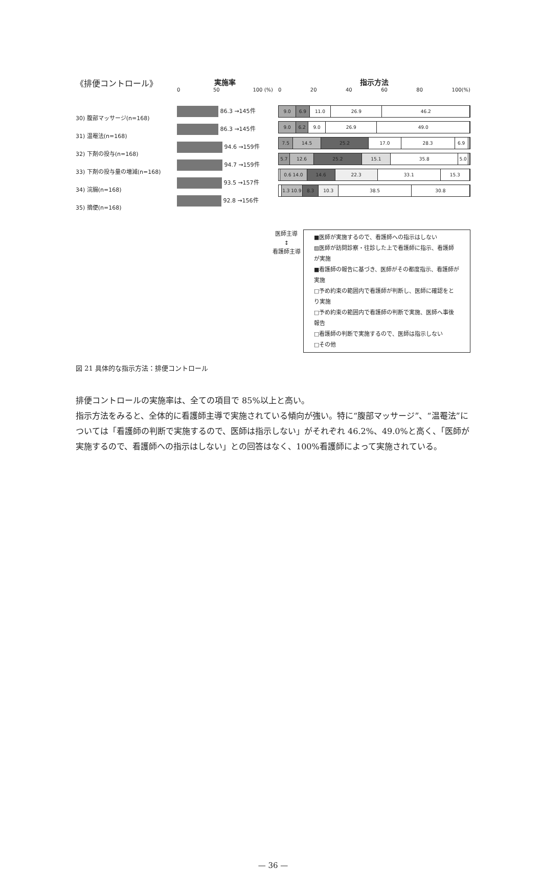《排便コントロール》
30) 腹部マッサージ(n=168)
31) 温罨法(n=168)
32) 下剤の投与(n=168)
33) 下剤の投与量の増減(n=168)
34) 浣腸(n=168)
35) 摘便(n=168)
実施率
0 50 100 (%)
86.3 →145件
86.3 →145件
94.6 →159件
94.7 →159件
93.5 →157件
92.8 →156件
指示方法
0 20 40 60 80 100(%)
9.0 6.9 11.0 26.9 46.2
9.0 6.2 9.0 26.9 49.0
7.5 14.5 25.2 17.0 28.3 6.9
5.7 12.6 25.2 15.1 35.8 5.0
0.6 14.0 14.6 22.3 33.1 15.3
1.3 10.9 8.3 10.3 38.5 30.8
医師主導
↕
看護師主導
■医師が実施するので、看護師への指示はしない
▨医師が訪問診察・往診した上で看護師に指示、看護師が実施
■看護師の報告に基づき、医師がその都度指示、看護師が実施
□予め約束の範囲内で看護師が判断し、医師に確認をとり実施
□予め約束の範囲内で看護師の判断で実施、医師へ事後報告
□看護師の判断で実施するので、医師は指示しない
□その他
図 21 具体的な指示方法：排便コントロール
排便コントロールの実施率は、全ての項目で 85%以上と高い。
指示方法をみると、全体的に看護師主導で実施されている傾向が強い。特に“腹部マッサージ”、“温罨法”については「看護師の判断で実施するので、医師は指示しない」がそれぞれ 46.2%、49.0%と高く、「医師が実施するので、看護師への指示はしない」との回答はなく、100%看護師によって実施されている。
— 36 —